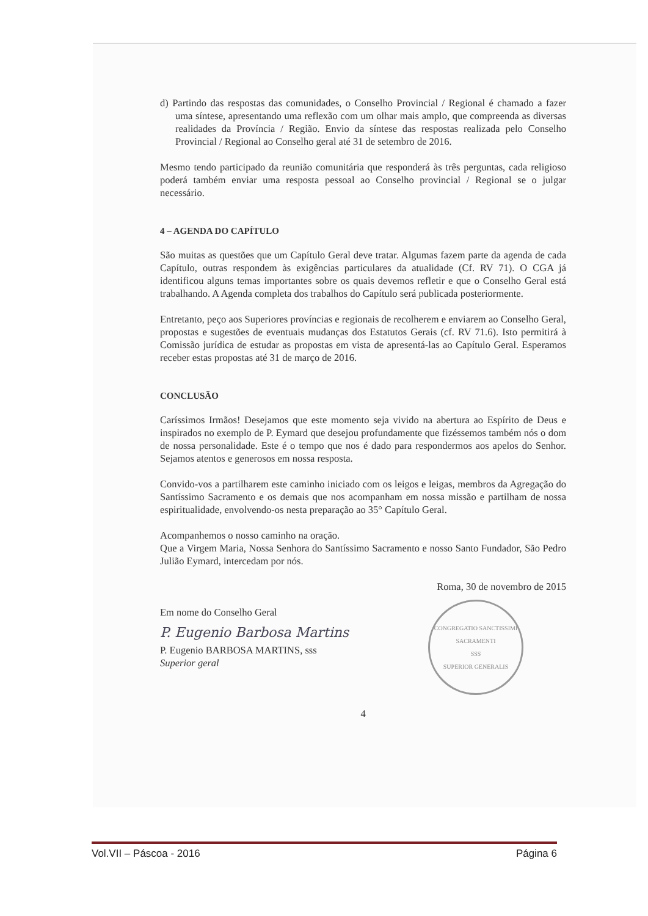d) Partindo das respostas das comunidades, o Conselho Provincial / Regional é chamado a fazer uma síntese, apresentando uma reflexão com um olhar mais amplo, que compreenda as diversas realidades da Província / Região. Envio da síntese das respostas realizada pelo Conselho Provincial / Regional ao Conselho geral até 31 de setembro de 2016.
Mesmo tendo participado da reunião comunitária que responderá às três perguntas, cada religioso poderá também enviar uma resposta pessoal ao Conselho provincial / Regional se o julgar necessário.
4 – AGENDA DO CAPÍTULO
São muitas as questões que um Capítulo Geral deve tratar. Algumas fazem parte da agenda de cada Capítulo, outras respondem às exigências particulares da atualidade (Cf. RV 71). O CGA já identificou alguns temas importantes sobre os quais devemos refletir e que o Conselho Geral está trabalhando. A Agenda completa dos trabalhos do Capítulo será publicada posteriormente.
Entretanto, peço aos Superiores províncias e regionais de recolherem e enviarem ao Conselho Geral, propostas e sugestões de eventuais mudanças dos Estatutos Gerais (cf. RV 71.6). Isto permitirá à Comissão jurídica de estudar as propostas em vista de apresentá-las ao Capítulo Geral. Esperamos receber estas propostas até 31 de março de 2016.
CONCLUSÃO
Caríssimos Irmãos! Desejamos que este momento seja vivido na abertura ao Espírito de Deus e inspirados no exemplo de P. Eymard que desejou profundamente que fizéssemos também nós o dom de nossa personalidade. Este é o tempo que nos é dado para respondermos aos apelos do Senhor. Sejamos atentos e generosos em nossa resposta.
Convido-vos a partilharem este caminho iniciado com os leigos e leigas, membros da Agregação do Santíssimo Sacramento e os demais que nos acompanham em nossa missão e partilham de nossa espiritualidade, envolvendo-os nesta preparação ao 35° Capítulo Geral.
Acompanhemos o nosso caminho na oração.
Que a Virgem Maria, Nossa Senhora do Santíssimo Sacramento e nosso Santo Fundador, São Pedro Julião Eymard, intercedam por nós.
Roma, 30 de novembro de 2015
Em nome do Conselho Geral
P. Eugenio Barbosa Martins
P. Eugenio BARBOSA MARTINS, sss
Superior geral
CONGREGATIO SANCTISSIMI SACRAMENTI
SSS
SUPERIOR GENERALIS
4
Vol.VII – Páscoa - 2016 Página 6